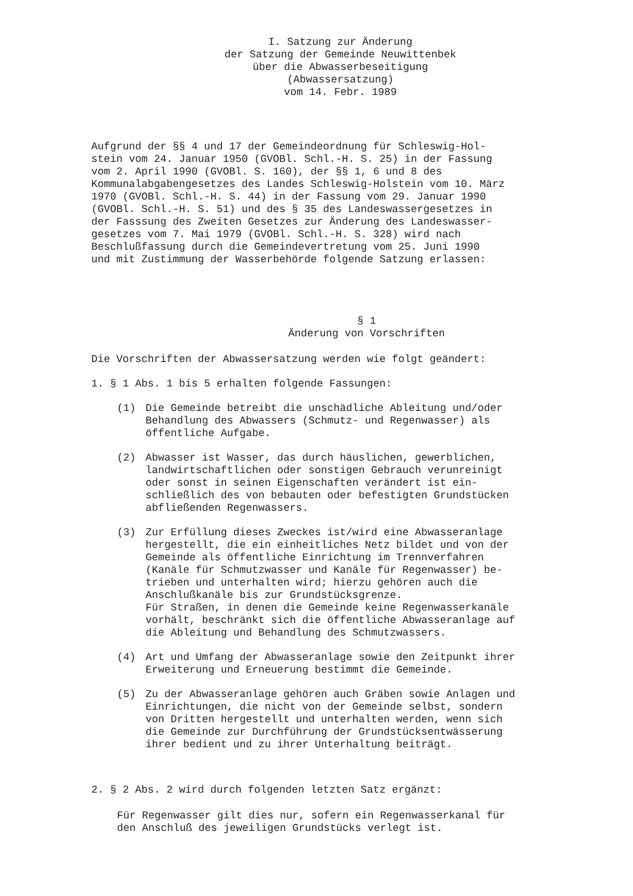I. Satzung zur Änderung
der Satzung der Gemeinde Neuwittenbek
über die Abwasserbeseitigung
(Abwassersatzung)
vom 14. Febr. 1989
Aufgrund der §§ 4 und 17 der Gemeindeordnung für Schleswig-Hol-
stein vom 24. Januar 1950 (GVOBl. Schl.-H. S. 25) in der Fassung
vom 2. April 1990 (GVOBl. S. 160), der §§ 1, 6 und 8 des
Kommunalabgabengesetzes des Landes Schleswig-Holstein vom 10. März
1970 (GVOBl. Schl.-H. S. 44) in der Fassung vom 29. Januar 1990
(GVOBl. Schl.-H. S. 51) und des § 35 des Landeswassergesetzes in
der Fasssung des Zweiten Gesetzes zur Änderung des Landeswasser-
gesetzes vom 7. Mai 1979 (GVOBl. Schl.-H. S. 328) wird nach
Beschlußfassung durch die Gemeindevertretung vom 25. Juni 1990
und mit Zustimmung der Wasserbehörde folgende Satzung erlassen:
§ 1
Änderung von Vorschriften
Die Vorschriften der Abwassersatzung werden wie folgt geändert:
1. § 1 Abs. 1 bis 5 erhalten folgende Fassungen:
(1) Die Gemeinde betreibt die unschädliche Ableitung und/oder
Behandlung des Abwassers (Schmutz- und Regenwasser) als
öffentliche Aufgabe.
(2) Abwasser ist Wasser, das durch häuslichen, gewerblichen,
landwirtschaftlichen oder sonstigen Gebrauch verunreinigt
oder sonst in seinen Eigenschaften verändert ist ein-
schließlich des von bebauten oder befestigten Grundstücken
abfließenden Regenwassers.
(3) Zur Erfüllung dieses Zweckes ist/wird eine Abwasseranlage
hergestellt, die ein einheitliches Netz bildet und von der
Gemeinde als öffentliche Einrichtung im Trennverfahren
(Kanäle für Schmutzwasser und Kanäle für Regenwasser) be-
trieben und unterhalten wird; hierzu gehören auch die
Anschlußkanäle bis zur Grundstücksgrenze.
Für Straßen, in denen die Gemeinde keine Regenwasserkanäle
vorhält, beschränkt sich die öffentliche Abwasseranlage auf
die Ableitung und Behandlung des Schmutzwassers.
(4) Art und Umfang der Abwasseranlage sowie den Zeitpunkt ihrer
Erweiterung und Erneuerung bestimmt die Gemeinde.
(5) Zu der Abwasseranlage gehören auch Gräben sowie Anlagen und
Einrichtungen, die nicht von der Gemeinde selbst, sondern
von Dritten hergestellt und unterhalten werden, wenn sich
die Gemeinde zur Durchführung der Grundstücksentwässerung
ihrer bedient und zu ihrer Unterhaltung beiträgt.
2. § 2 Abs. 2 wird durch folgenden letzten Satz ergänzt:
Für Regenwasser gilt dies nur, sofern ein Regenwasserkanal für
den Anschluß des jeweiligen Grundstücks verlegt ist.